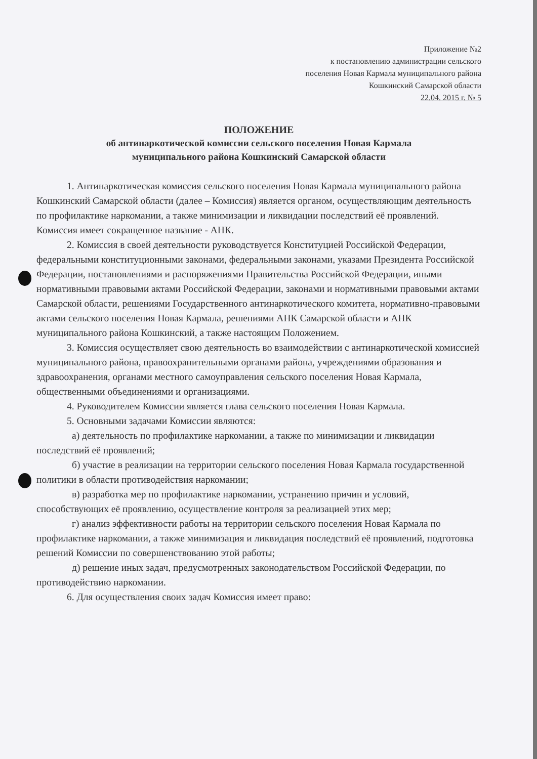Приложение №2
к постановлению администрации сельского
поселения Новая Кармала муниципального района
Кошкинский Самарской области
22.04. 2015 г. № 5
ПОЛОЖЕНИЕ
об антинаркотической комиссии сельского поселения Новая Кармала
муниципального района Кошкинский Самарской области
1. Антинаркотическая комиссия сельского поселения Новая Кармала муниципального района Кошкинский Самарской области (далее – Комиссия) является органом, осуществляющим деятельность по профилактике наркомании, а также минимизации и ликвидации последствий её проявлений. Комиссия имеет сокращенное название - АНК.
2. Комиссия в своей деятельности руководствуется Конституцией Российской Федерации, федеральными конституционными законами, федеральными законами, указами Президента Российской Федерации, постановлениями и распоряжениями Правительства Российской Федерации, иными нормативными правовыми актами Российской Федерации, законами и нормативными правовыми актами Самарской области, решениями Государственного антинаркотического комитета, нормативно-правовыми актами сельского поселения Новая Кармала, решениями АНК Самарской области и АНК муниципального района Кошкинский, а также настоящим Положением.
3. Комиссия осуществляет свою деятельность во взаимодействии с антинаркотической комиссией муниципального района, правоохранительными органами района, учреждениями образования и здравоохранения, органами местного самоуправления сельского поселения Новая Кармала, общественными объединениями и организациями.
4. Руководителем Комиссии является глава сельского поселения Новая Кармала.
5. Основными задачами Комиссии являются:
а) деятельность по профилактике наркомании, а также по минимизации и ликвидации последствий её проявлений;
б) участие в реализации на территории сельского поселения Новая Кармала государственной политики в области противодействия наркомании;
в) разработка мер по профилактике наркомании, устранению причин и условий, способствующих её проявлению, осуществление контроля за реализацией этих мер;
г) анализ эффективности работы на территории сельского поселения Новая Кармала по профилактике наркомании, а также минимизация и ликвидация последствий её проявлений, подготовка решений Комиссии по совершенствованию этой работы;
д) решение иных задач, предусмотренных законодательством Российской Федерации, по противодействию наркомании.
6. Для осуществления своих задач Комиссия имеет право: